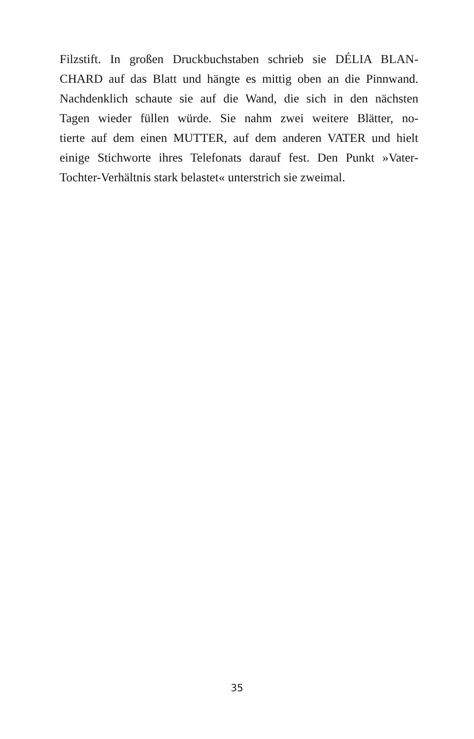Filzstift. In großen Druckbuchstaben schrieb sie DÉLIA BLAN-
CHARD auf das Blatt und hängte es mittig oben an die Pinnwand.
Nachdenklich schaute sie auf die Wand, die sich in den nächsten
Tagen wieder füllen würde. Sie nahm zwei weitere Blätter, no-
tierte auf dem einen MUTTER, auf dem anderen VATER und hielt
einige Stichworte ihres Telefonats darauf fest. Den Punkt »Vater-
Tochter-Verhältnis stark belastet« unterstrich sie zweimal.
35